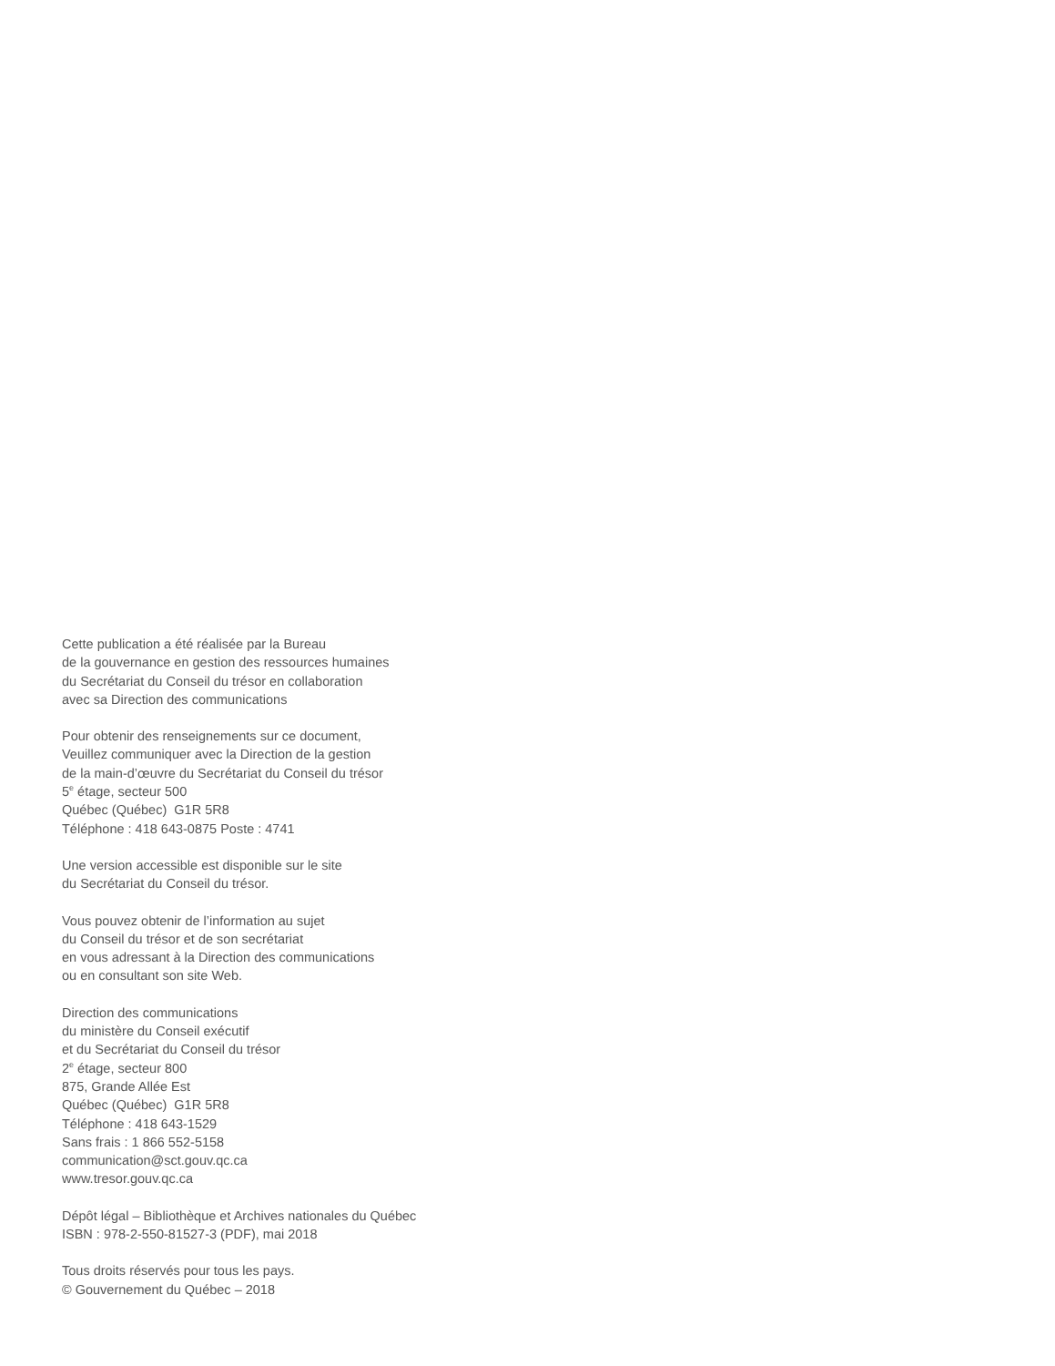Cette publication a été réalisée par la Bureau
de la gouvernance en gestion des ressources humaines
du Secrétariat du Conseil du trésor en collaboration
avec sa Direction des communications
Pour obtenir des renseignements sur ce document,
Veuillez communiquer avec la Direction de la gestion
de la main-d’œuvre du Secrétariat du Conseil du trésor
5<sup>e</sup> étage, secteur 500
Québec (Québec) G1R 5R8
Téléphone : 418 643-0875 Poste : 4741
Une version accessible est disponible sur le site
du Secrétariat du Conseil du trésor.
Vous pouvez obtenir de l’information au sujet
du Conseil du trésor et de son secrétariat
en vous adressant à la Direction des communications
ou en consultant son site Web.
Direction des communications
du ministère du Conseil exécutif
et du Secrétariat du Conseil du trésor
2<sup>e</sup> étage, secteur 800
875, Grande Allée Est
Québec (Québec) G1R 5R8
Téléphone : 418 643-1529
Sans frais : 1 866 552-5158
communication@sct.gouv.qc.ca
www.tresor.gouv.qc.ca
Dépôt légal – Bibliothèque et Archives nationales du Québec
ISBN : 978-2-550-81527-3 (PDF), mai 2018
Tous droits réservés pour tous les pays.
© Gouvernement du Québec – 2018